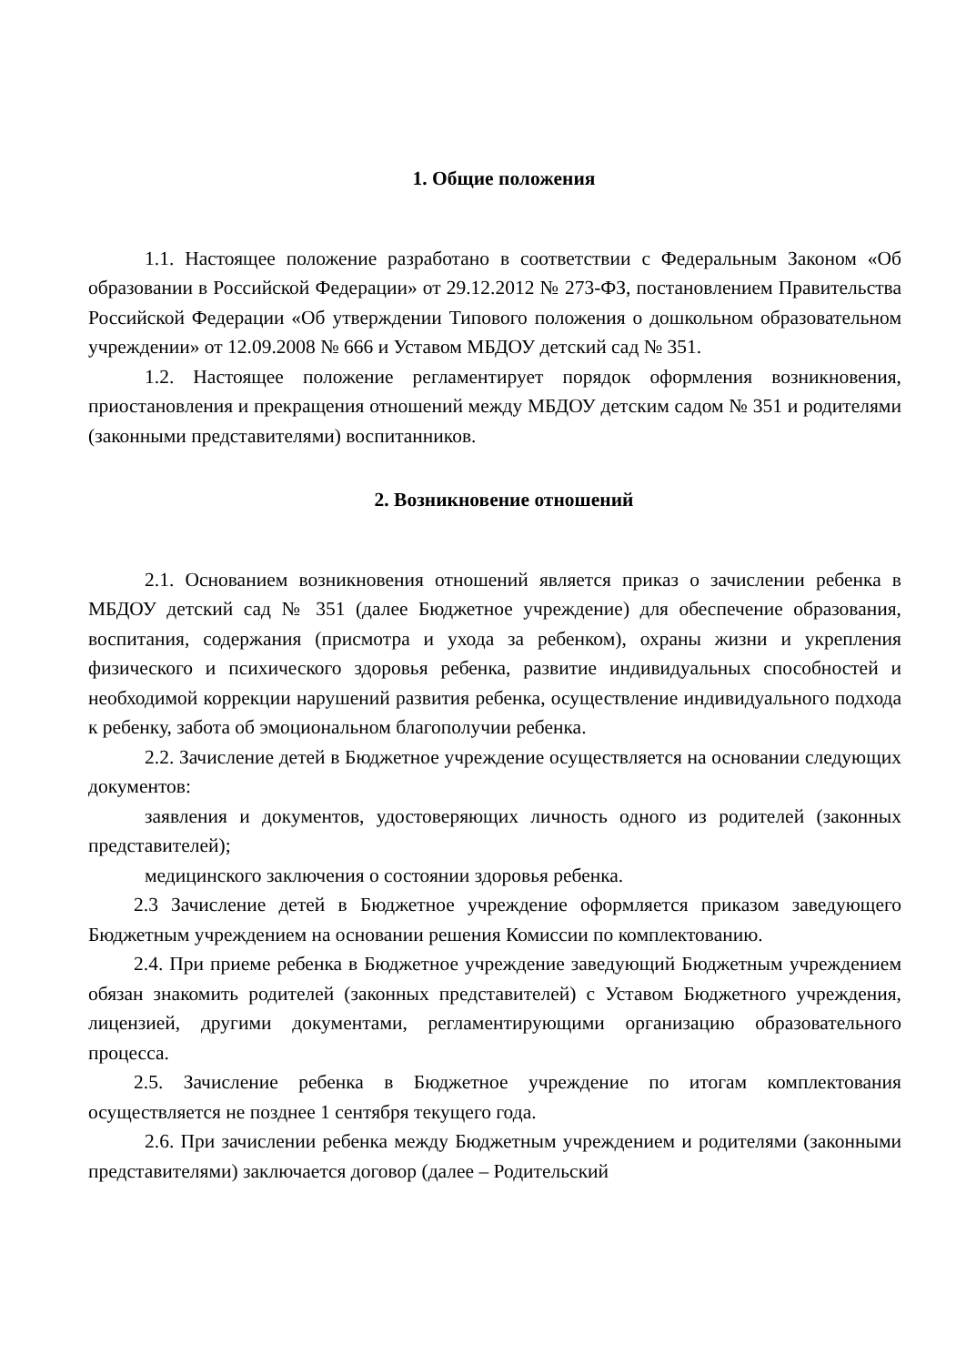1. Общие положения
1.1. Настоящее положение разработано в соответствии с Федеральным Законом «Об образовании в Российской Федерации» от 29.12.2012 № 273-ФЗ, постановлением Правительства Российской Федерации «Об утверждении Типового положения о дошкольном образовательном учреждении» от 12.09.2008 № 666 и Уставом МБДОУ детский сад № 351.
1.2. Настоящее положение регламентирует порядок оформления возникновения, приостановления и прекращения отношений между МБДОУ детским садом № 351 и родителями (законными представителями) воспитанников.
2. Возникновение отношений
2.1. Основанием возникновения отношений является приказ о зачислении ребенка в МБДОУ детский сад № 351 (далее Бюджетное учреждение) для обеспечение образования, воспитания, содержания (присмотра и ухода за ребенком), охраны жизни и укрепления физического и психического здоровья ребенка, развитие индивидуальных способностей и необходимой коррекции нарушений развития ребенка, осуществление индивидуального подхода к ребенку, забота об эмоциональном благополучии ребенка.
2.2. Зачисление детей в Бюджетное учреждение осуществляется на основании следующих документов:
заявления и документов, удостоверяющих личность одного из родителей (законных представителей);
медицинского заключения о состоянии здоровья ребенка.
2.3 Зачисление детей в Бюджетное учреждение оформляется приказом заведующего Бюджетным учреждением на основании решения Комиссии по комплектованию.
2.4. При приеме ребенка в Бюджетное учреждение заведующий Бюджетным учреждением обязан знакомить родителей (законных представителей) с Уставом Бюджетного учреждения, лицензией, другими документами, регламентирующими организацию образовательного процесса.
2.5. Зачисление ребенка в Бюджетное учреждение по итогам комплектования осуществляется не позднее 1 сентября текущего года.
2.6. При зачислении ребенка между Бюджетным учреждением и родителями (законными представителями) заключается договор (далее – Родительский